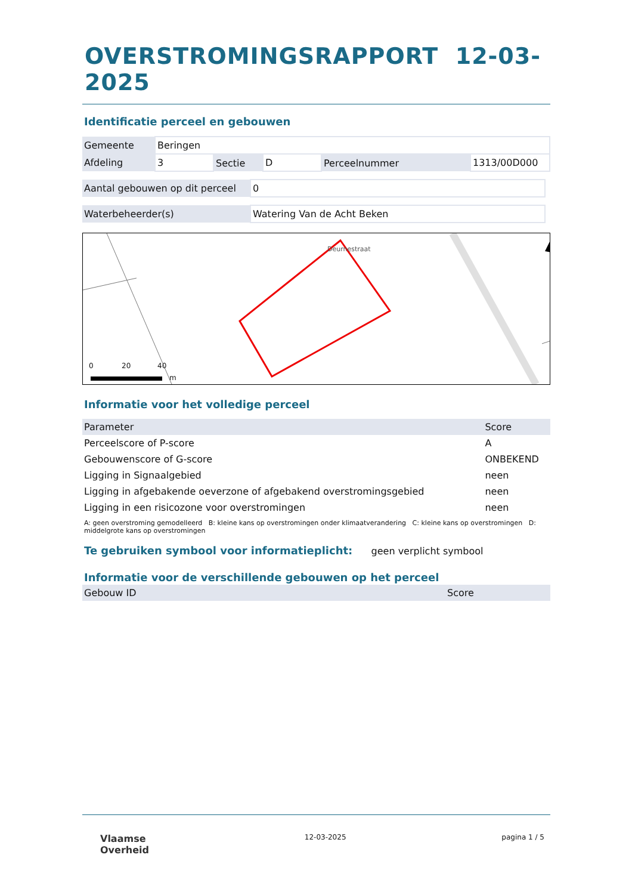OVERSTROMINGSRAPPORT 12-03-2025
Identificatie perceel en gebouwen
| Gemeente | Beringen | | | | |
| Afdeling | 3 | Sectie | D | Perceelnummer | 1313/00D000 |
| Aantal gebouwen op dit perceel | 0 |
| Waterbeheerder(s) | Watering Van de Acht Beken |
0 20 40
m
Deurnestraat
Informatie voor het volledige perceel
| Parameter | Score |
| --- | --- |
| Perceelscore of P-score | A |
| Gebouwenscore of G-score | ONBEKEND |
| Ligging in Signaalgebied | neen |
| Ligging in afgebakende oeverzone of afgebakend overstromingsgebied | neen |
| Ligging in een risicozone voor overstromingen | neen |
A: geen overstroming gemodelleerd B: kleine kans op overstromingen onder klimaatverandering C: kleine kans op overstromingen D: middelgrote kans op overstromingen
Te gebruiken symbool voor informatieplicht: geen verplicht symbool
Informatie voor de verschillende gebouwen op het perceel
| Gebouw ID | Score |
| --- | --- |
Vlaamse
Overheid
12-03-2025 pagina 1 / 5